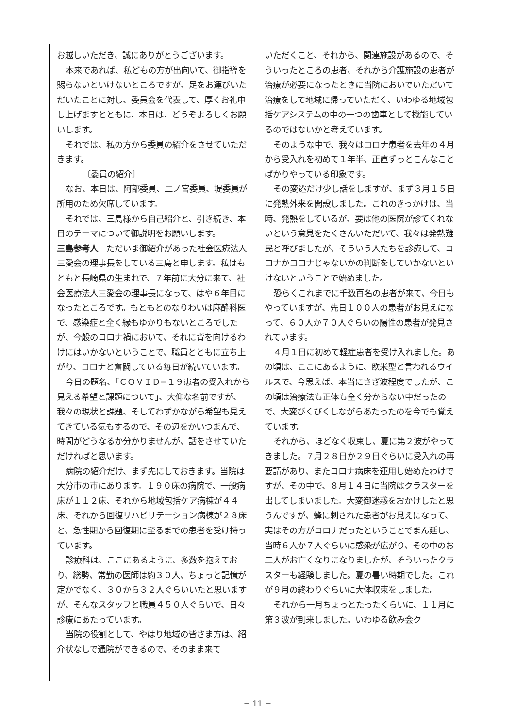お越しいただき、誠にありがとうございます。
本来であれば、私どもの方が出向いて、御指導を賜らないといけないところですが、足をお運びいただいたことに対し、委員会を代表して、厚くお礼申し上げますとともに、本日は、どうぞよろしくお願いします。
それでは、私の方から委員の紹介をさせていただきます。
〔委員の紹介〕
なお、本日は、阿部委員、二ノ宮委員、堤委員が所用のため欠席しています。
それでは、三島様から自己紹介と、引き続き、本日のテーマについて御説明をお願いします。
三島参考人　ただいま御紹介があった社会医療法人三愛会の理事長をしている三島と申します。私はもともと長崎県の生まれで、７年前に大分に来て、社会医療法人三愛会の理事長になって、はや６年目になったところです。もともとのなりわいは麻酔科医で、感染症と全く縁もゆかりもないところでしたが、今般のコロナ禍において、それに背を向けるわけにはいかないということで、職員とともに立ち上がり、コロナと奮闘している毎日が続いています。
今日の題名、「ＣＯＶＩＤ−１９患者の受入れから見える希望と課題について」、大仰な名前ですが、我々の現状と課題、そしてわずかながら希望も見えてきている気もするので、その辺をかいつまんで、時間がどうなるか分かりませんが、話をさせていただければと思います。
病院の紹介だけ、まず先にしておきます。当院は大分市の市にあります。１９０床の病院で、一般病床が１１２床、それから地域包括ケア病棟が４４床、それから回復リハビリテーション病棟が２８床と、急性期から回復期に至るまでの患者を受け持っています。
診療科は、ここにあるように、多数を抱えており、総勢、常勤の医師は約３０人、ちょっと記憶が定かでなく、３０から３２人ぐらいいたと思いますが、そんなスタッフと職員４５０人ぐらいで、日々診療にあたっています。
当院の役割として、やはり地域の皆さま方は、紹介状なしで通院ができるので、そのまま来て
いただくこと、それから、関連施設があるので、そういったところの患者、それから介護施設の患者が治療が必要になったときに当院においでいただいて治療をして地域に帰っていただく、いわゆる地域包括ケアシステムの中の一つの歯車として機能しているのではないかと考えています。
そのような中で、我々はコロナ患者を去年の４月から受入れを初めて１年半、正直ずっとこんなことばかりやっている印象です。
その変遷だけ少し話をしますが、まず３月１５日に発熱外来を開設しました。これのきっかけは、当時、発熱をしているが、要は他の医院が診てくれないという意見をたくさんいただいて、我々は発熱難民と呼びましたが、そういう人たちを診療して、コロナかコロナじゃないかの判断をしていかないといけないということで始めました。
恐らくこれまでに千数百名の患者が来て、今日もやっていますが、先日１００人の患者がお見えになって、６０人か７０人ぐらいの陽性の患者が発見されています。
４月１日に初めて軽症患者を受け入れました。あの頃は、ここにあるように、欧米型と言われるウイルスで、今思えば、本当にさざ波程度でしたが、この頃は治療法も正体も全く分からない中だったので、大変びくびくしながらあたったのを今でも覚えています。
それから、ほどなく収束し、夏に第２波がやってきました。７月２８日か２９日ぐらいに受入れの再要請があり、またコロナ病床を運用し始めたわけですが、その中で、８月１４日に当院はクラスターを出してしまいました。大変御迷惑をおかけしたと思うんですが、蜂に刺された患者がお見えになって、実はその方がコロナだったということでまん延し、当時６人か７人ぐらいに感染が広がり、その中のお二人がお亡くなりになりましたが、そういったクラスターも経験しました。夏の暑い時期でした。これが９月の終わりぐらいに大体収束をしました。
それから一月ちょっとたったくらいに、１１月に第３波が到来しました。いわゆる飲み会ク
− 11 −